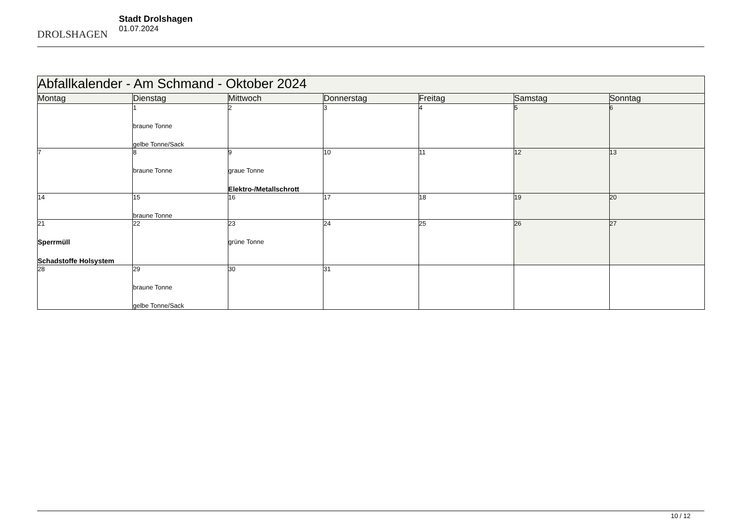DROLSHAGEN
Stadt Drolshagen
01.07.2024
| Abfallkalender - Am Schmand - Oktober 2024 | | | | | | |
| --- | --- | --- | --- | --- | --- | --- |
| Montag | Dienstag | Mittwoch | Donnerstag | Freitag | Samstag | Sonntag |
| | 1 braune Tonne gelbe Tonne/Sack | 2 | 3 | 4 | 5 | 6 |
| 7 | 8 braune Tonne | 9 graue Tonne Elektro-/Metallschrott | 10 | 11 | 12 | 13 |
| 14 | 15 braune Tonne | 16 | 17 | 18 | 19 | 20 |
| 21 Sperrmüll Schadstoffe Holsystem | 22 | 23 grüne Tonne | 24 | 25 | 26 | 27 |
| 28 | 29 braune Tonne gelbe Tonne/Sack | 30 | 31 | | | |
10 / 12